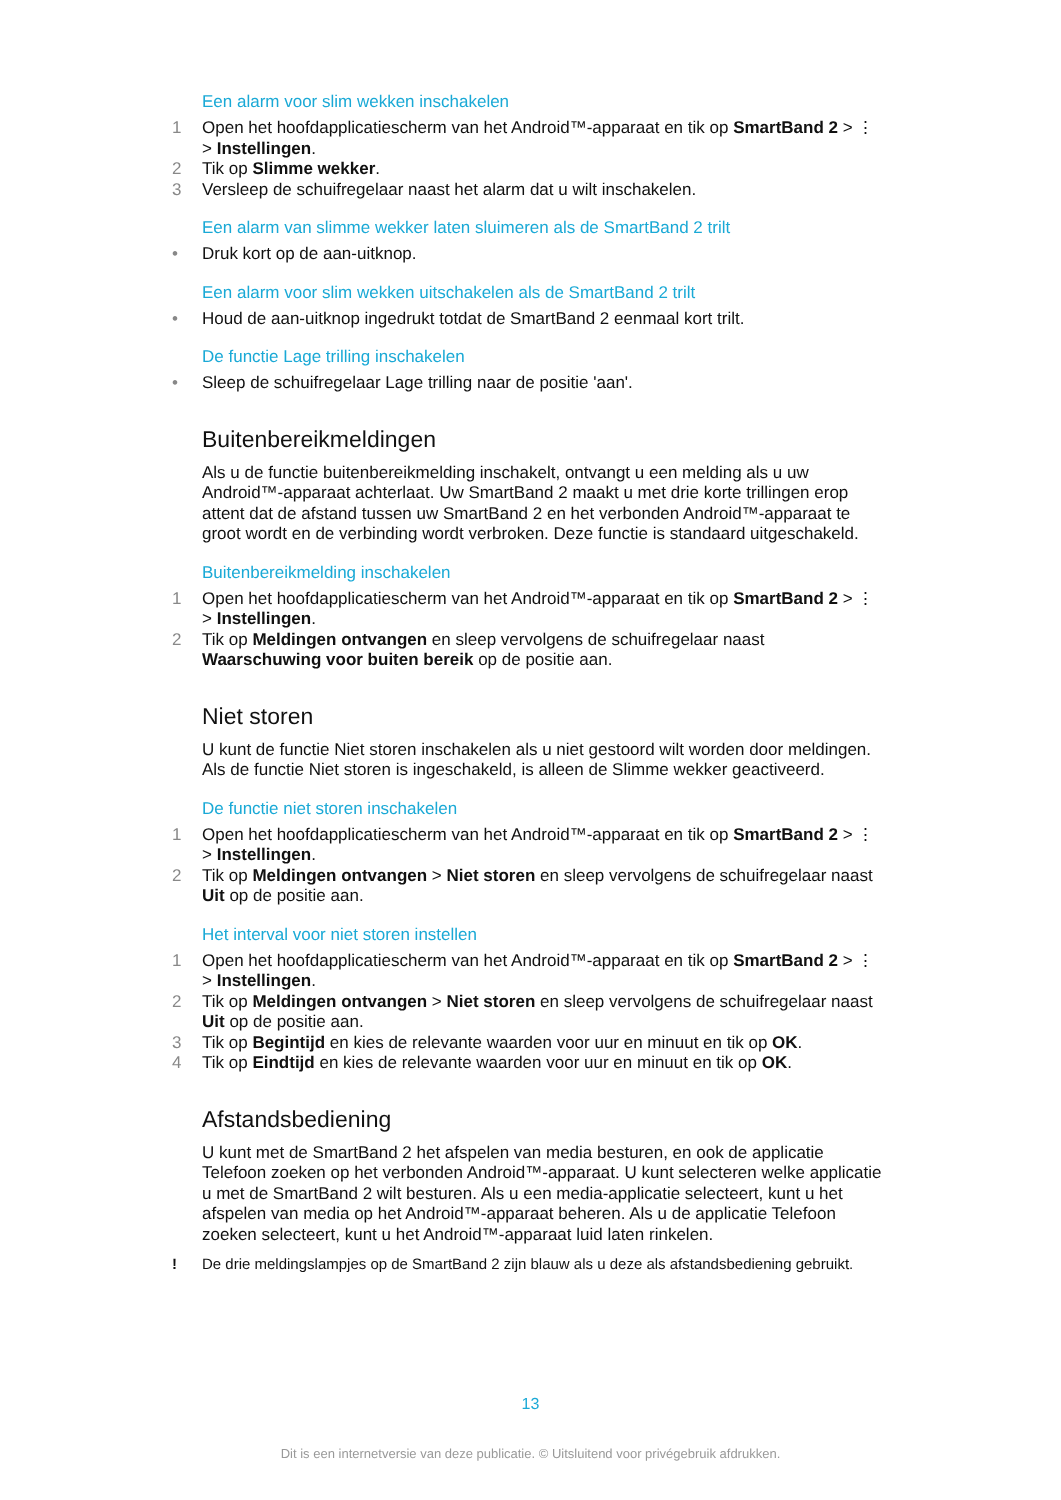Een alarm voor slim wekken inschakelen
1 Open het hoofdapplicatiescherm van het Android™-apparaat en tik op SmartBand 2 > ⋮ > Instellingen.
2 Tik op Slimme wekker.
3 Versleep de schuifregelaar naast het alarm dat u wilt inschakelen.
Een alarm van slimme wekker laten sluimeren als de SmartBand 2 trilt
• Druk kort op de aan-uitknop.
Een alarm voor slim wekken uitschakelen als de SmartBand 2 trilt
• Houd de aan-uitknop ingedrukt totdat de SmartBand 2 eenmaal kort trilt.
De functie Lage trilling inschakelen
• Sleep de schuifregelaar Lage trilling naar de positie 'aan'.
Buitenbereikmeldingen
Als u de functie buitenbereikmelding inschakelt, ontvangt u een melding als u uw Android™-apparaat achterlaat. Uw SmartBand 2 maakt u met drie korte trillingen erop attent dat de afstand tussen uw SmartBand 2 en het verbonden Android™-apparaat te groot wordt en de verbinding wordt verbroken. Deze functie is standaard uitgeschakeld.
Buitenbereikmelding inschakelen
1 Open het hoofdapplicatiescherm van het Android™-apparaat en tik op SmartBand 2 > ⋮ > Instellingen.
2 Tik op Meldingen ontvangen en sleep vervolgens de schuifregelaar naast Waarschuwing voor buiten bereik op de positie aan.
Niet storen
U kunt de functie Niet storen inschakelen als u niet gestoord wilt worden door meldingen. Als de functie Niet storen is ingeschakeld, is alleen de Slimme wekker geactiveerd.
De functie niet storen inschakelen
1 Open het hoofdapplicatiescherm van het Android™-apparaat en tik op SmartBand 2 > ⋮ > Instellingen.
2 Tik op Meldingen ontvangen > Niet storen en sleep vervolgens de schuifregelaar naast Uit op de positie aan.
Het interval voor niet storen instellen
1 Open het hoofdapplicatiescherm van het Android™-apparaat en tik op SmartBand 2 > ⋮ > Instellingen.
2 Tik op Meldingen ontvangen > Niet storen en sleep vervolgens de schuifregelaar naast Uit op de positie aan.
3 Tik op Begintijd en kies de relevante waarden voor uur en minuut en tik op OK.
4 Tik op Eindtijd en kies de relevante waarden voor uur en minuut en tik op OK.
Afstandsbediening
U kunt met de SmartBand 2 het afspelen van media besturen, en ook de applicatie Telefoon zoeken op het verbonden Android™-apparaat. U kunt selecteren welke applicatie u met de SmartBand 2 wilt besturen. Als u een media-applicatie selecteert, kunt u het afspelen van media op het Android™-apparaat beheren. Als u de applicatie Telefoon zoeken selecteert, kunt u het Android™-apparaat luid laten rinkelen.
! De drie meldingslampjes op de SmartBand 2 zijn blauw als u deze als afstandsbediening gebruikt.
13
Dit is een internetversie van deze publicatie. © Uitsluitend voor privégebruik afdrukken.